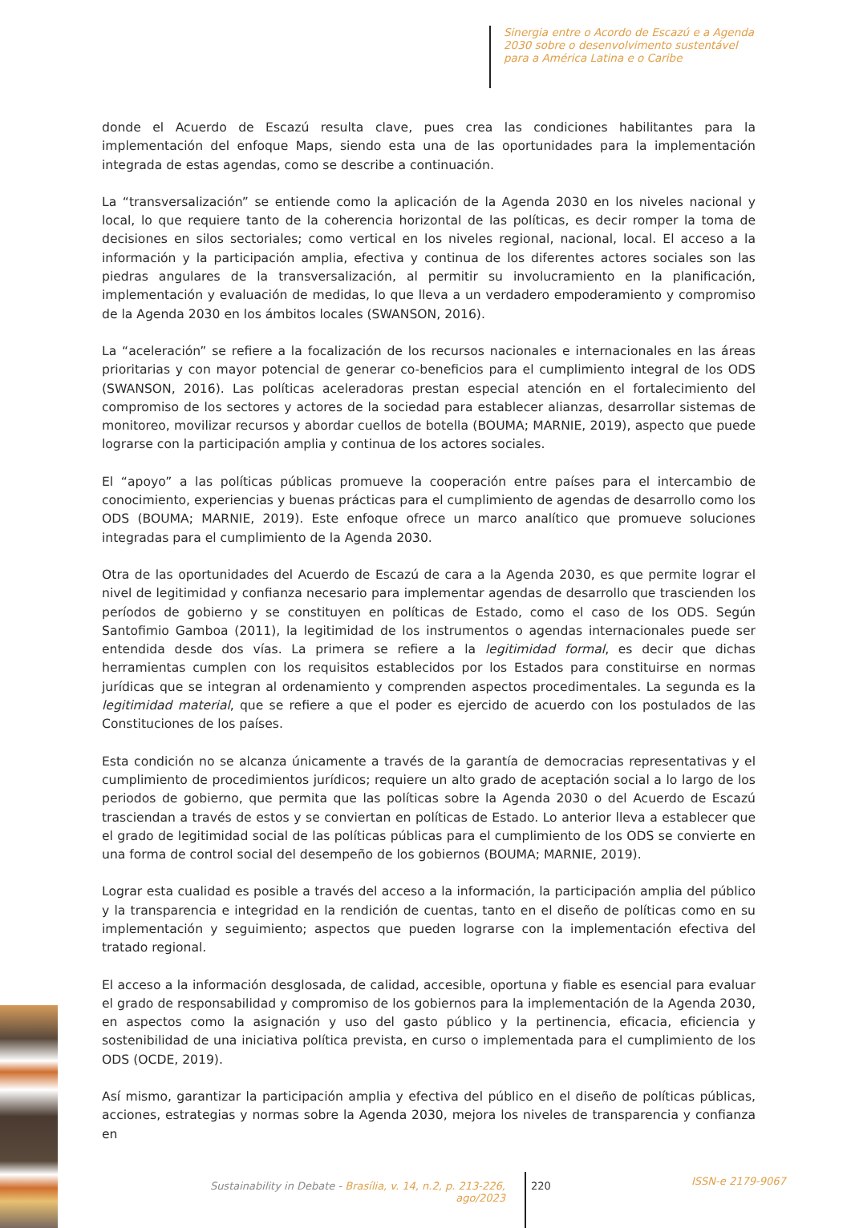Sinergia entre o Acordo de Escazú e a Agenda
2030 sobre o desenvolvimento sustentável
para a América Latina e o Caribe
donde el Acuerdo de Escazú resulta clave, pues crea las condiciones habilitantes para la implementación del enfoque Maps, siendo esta una de las oportunidades para la implementación integrada de estas agendas, como se describe a continuación.
La “transversalización” se entiende como la aplicación de la Agenda 2030 en los niveles nacional y local, lo que requiere tanto de la coherencia horizontal de las políticas, es decir romper la toma de decisiones en silos sectoriales; como vertical en los niveles regional, nacional, local. El acceso a la información y la participación amplia, efectiva y continua de los diferentes actores sociales son las piedras angulares de la transversalización, al permitir su involucramiento en la planificación, implementación y evaluación de medidas, lo que lleva a un verdadero empoderamiento y compromiso de la Agenda 2030 en los ámbitos locales (SWANSON, 2016).
La “aceleración” se refiere a la focalización de los recursos nacionales e internacionales en las áreas prioritarias y con mayor potencial de generar co-beneficios para el cumplimiento integral de los ODS (SWANSON, 2016). Las políticas aceleradoras prestan especial atención en el fortalecimiento del compromiso de los sectores y actores de la sociedad para establecer alianzas, desarrollar sistemas de monitoreo, movilizar recursos y abordar cuellos de botella (BOUMA; MARNIE, 2019), aspecto que puede lograrse con la participación amplia y continua de los actores sociales.
El “apoyo” a las políticas públicas promueve la cooperación entre países para el intercambio de conocimiento, experiencias y buenas prácticas para el cumplimiento de agendas de desarrollo como los ODS (BOUMA; MARNIE, 2019). Este enfoque ofrece un marco analítico que promueve soluciones integradas para el cumplimiento de la Agenda 2030.
Otra de las oportunidades del Acuerdo de Escazú de cara a la Agenda 2030, es que permite lograr el nivel de legitimidad y confianza necesario para implementar agendas de desarrollo que trascienden los períodos de gobierno y se constituyen en políticas de Estado, como el caso de los ODS. Según Santofimio Gamboa (2011), la legitimidad de los instrumentos o agendas internacionales puede ser entendida desde dos vías. La primera se refiere a la legitimidad formal, es decir que dichas herramientas cumplen con los requisitos establecidos por los Estados para constituirse en normas jurídicas que se integran al ordenamiento y comprenden aspectos procedimentales. La segunda es la legitimidad material, que se refiere a que el poder es ejercido de acuerdo con los postulados de las Constituciones de los países.
Esta condición no se alcanza únicamente a través de la garantía de democracias representativas y el cumplimiento de procedimientos jurídicos; requiere un alto grado de aceptación social a lo largo de los periodos de gobierno, que permita que las políticas sobre la Agenda 2030 o del Acuerdo de Escazú trasciendan a través de estos y se conviertan en políticas de Estado. Lo anterior lleva a establecer que el grado de legitimidad social de las políticas públicas para el cumplimiento de los ODS se convierte en una forma de control social del desempeño de los gobiernos (BOUMA; MARNIE, 2019).
Lograr esta cualidad es posible a través del acceso a la información, la participación amplia del público y la transparencia e integridad en la rendición de cuentas, tanto en el diseño de políticas como en su implementación y seguimiento; aspectos que pueden lograrse con la implementación efectiva del tratado regional.
El acceso a la información desglosada, de calidad, accesible, oportuna y fiable es esencial para evaluar el grado de responsabilidad y compromiso de los gobiernos para la implementación de la Agenda 2030, en aspectos como la asignación y uso del gasto público y la pertinencia, eficacia, eficiencia y sostenibilidad de una iniciativa política prevista, en curso o implementada para el cumplimiento de los ODS (OCDE, 2019).
Así mismo, garantizar la participación amplia y efectiva del público en el diseño de políticas públicas, acciones, estrategias y normas sobre la Agenda 2030, mejora los niveles de transparencia y confianza en
Sustainability in Debate - Brasília, v. 14, n.2, p. 213-226, ago/2023 220 ISSN-e 2179-9067